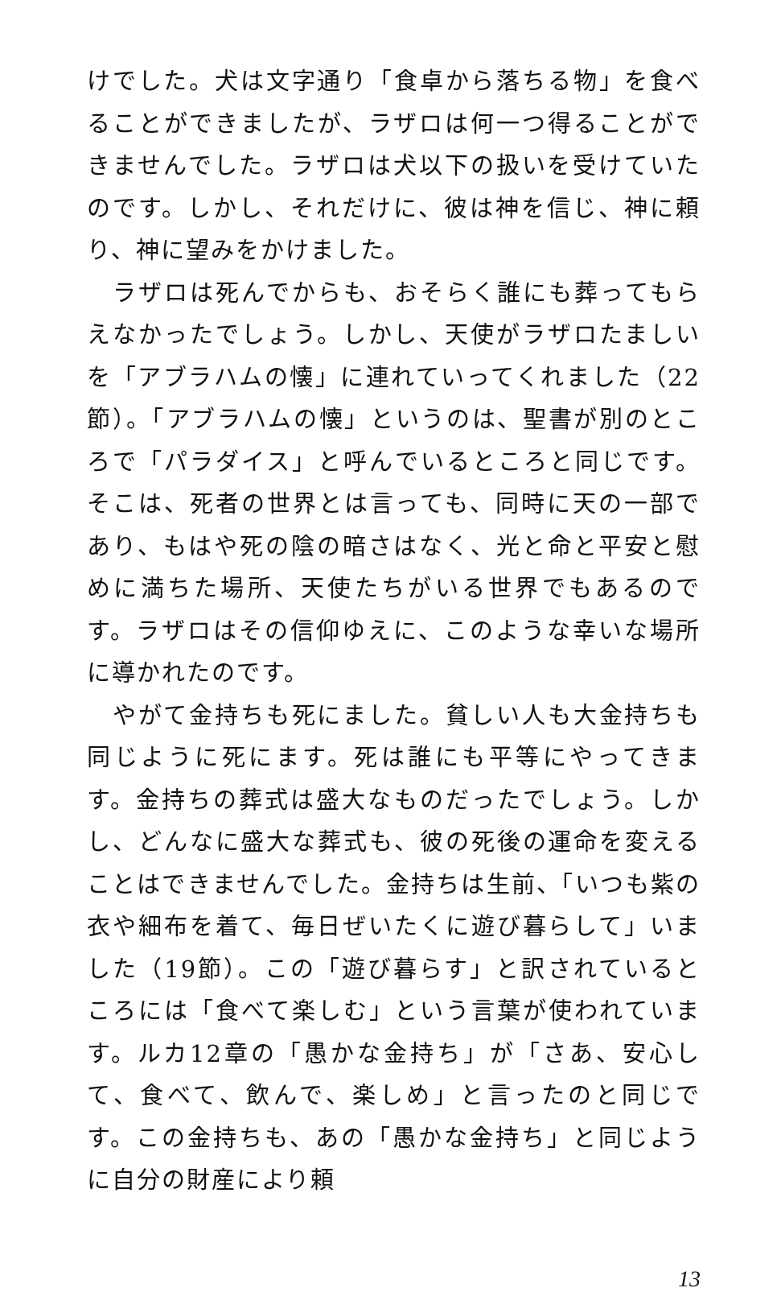けでした。犬は文字通り「食卓から落ちる物」を食べることができましたが、ラザロは何一つ得ることができませんでした。ラザロは犬以下の扱いを受けていたのです。しかし、それだけに、彼は神を信じ、神に頼り、神に望みをかけました。
　ラザロは死んでからも、おそらく誰にも葬ってもらえなかったでしょう。しかし、天使がラザロたましいを「アブラハムの懐」に連れていってくれました（22節）。「アブラハムの懐」というのは、聖書が別のところで「パラダイス」と呼んでいるところと同じです。そこは、死者の世界とは言っても、同時に天の一部であり、もはや死の陰の暗さはなく、光と命と平安と慰めに満ちた場所、天使たちがいる世界でもあるのです。ラザロはその信仰ゆえに、このような幸いな場所に導かれたのです。
　やがて金持ちも死にました。貧しい人も大金持ちも同じように死にます。死は誰にも平等にやってきます。金持ちの葬式は盛大なものだったでしょう。しかし、どんなに盛大な葬式も、彼の死後の運命を変えることはできませんでした。金持ちは生前、「いつも紫の衣や細布を着て、毎日ぜいたくに遊び暮らして」いました（19節）。この「遊び暮らす」と訳されているところには「食べて楽しむ」という言葉が使われています。ルカ12章の「愚かな金持ち」が「さあ、安心して、食べて、飲んで、楽しめ」と言ったのと同じです。この金持ちも、あの「愚かな金持ち」と同じように自分の財産により頼
13